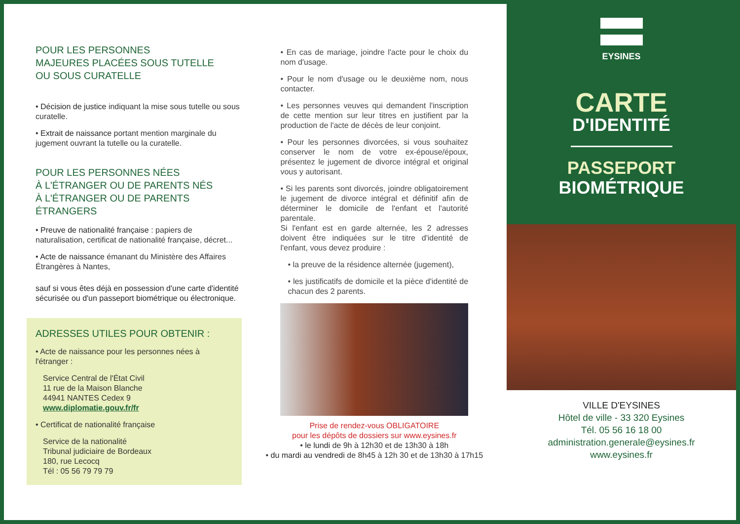POUR LES PERSONNES
MAJEURES PLACÉES SOUS TUTELLE
OU SOUS CURATELLE
• Décision de justice indiquant la mise sous tutelle ou sous curatelle.
• Extrait de naissance portant mention marginale du jugement ouvrant la tutelle ou la curatelle.
POUR LES PERSONNES NÉES
À L'ÉTRANGER OU DE PARENTS NÉS
À L'ÉTRANGER OU DE PARENTS
ÉTRANGERS
• Preuve de nationalité française : papiers de naturalisation, certificat de nationalité française, décret...
• Acte de naissance émanant du Ministère des Affaires Étrangères à Nantes,
sauf si vous êtes déjà en possession d'une carte d'identité sécurisée ou d'un passeport biométrique ou électronique.
ADRESSES UTILES POUR OBTENIR :
• Acte de naissance pour les personnes nées à l'étranger :
Service Central de l'État Civil
11 rue de la Maison Blanche
44941 NANTES Cedex 9
www.diplomatie.gouv.fr/fr
• Certificat de nationalité française
Service de la nationalité
Tribunal judiciaire de Bordeaux
180, rue Lecocq
Tél : 05 56 79 79 79
• En cas de mariage, joindre l'acte pour le choix du nom d'usage.
• Pour le nom d'usage ou le deuxième nom, nous contacter.
• Les personnes veuves qui demandent l'inscription de cette mention sur leur titres en justifient par la production de l'acte de décès de leur conjoint.
• Pour les personnes divorcées, si vous souhaitez conserver le nom de votre ex-épouse/époux, présentez le jugement de divorce intégral et original vous y autorisant.
• Si les parents sont divorcés, joindre obligatoirement le jugement de divorce intégral et définitif afin de déterminer le domicile de l'enfant et l'autorité parentale.
Si l'enfant est en garde alternée, les 2 adresses doivent être indiquées sur le titre d'identité de l'enfant, vous devez produire :
• la preuve de la résidence alternée (jugement),
• les justificatifs de domicile et la pièce d'identité de chacun des 2 parents.
Prise de rendez-vous OBLIGATOIRE
pour les dépôts de dossiers sur www.eysines.fr
• le lundi de 9h à 12h30 et de 13h30 à 18h
• du mardi au vendredi de 8h45 à 12h 30 et de 13h30 à 17h15
EYSINES
CARTE
D'IDENTITÉ
PASSEPORT
BIOMÉTRIQUE
VILLE D'EYSINES
Hôtel de ville - 33 320 Eysines
Tél. 05 56 16 18 00
administration.generale@eysines.fr
www.eysines.fr